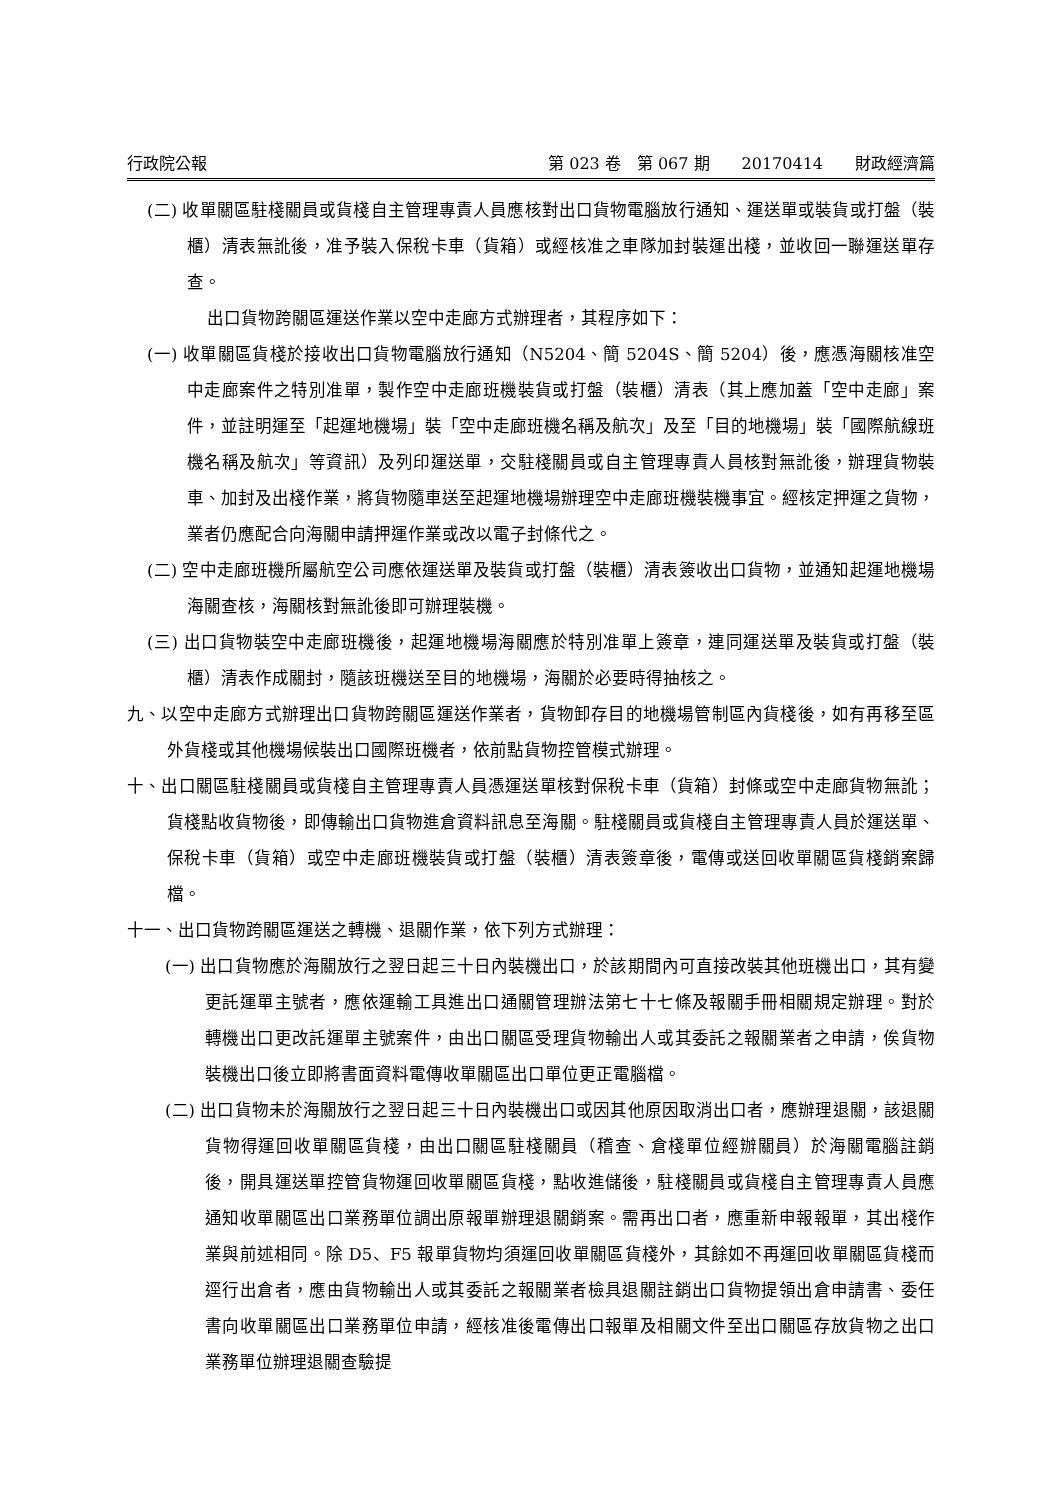行政院公報 第 023 卷　第 067 期　　20170414　　財政經濟篇
(二) 收單關區駐棧關員或貨棧自主管理專責人員應核對出口貨物電腦放行通知、運送單或裝貨或打盤（裝櫃）清表無訛後，准予裝入保稅卡車（貨箱）或經核准之車隊加封裝運出棧，並收回一聯運送單存查。
出口貨物跨關區運送作業以空中走廊方式辦理者，其程序如下：
(一) 收單關區貨棧於接收出口貨物電腦放行通知（N5204、簡 5204S、簡 5204）後，應憑海關核准空中走廊案件之特別准單，製作空中走廊班機裝貨或打盤（裝櫃）清表（其上應加蓋「空中走廊」案件，並註明運至「起運地機場」裝「空中走廊班機名稱及航次」及至「目的地機場」裝「國際航線班機名稱及航次」等資訊）及列印運送單，交駐棧關員或自主管理專責人員核對無訛後，辦理貨物裝車、加封及出棧作業，將貨物隨車送至起運地機場辦理空中走廊班機裝機事宜。經核定押運之貨物，業者仍應配合向海關申請押運作業或改以電子封條代之。
(二) 空中走廊班機所屬航空公司應依運送單及裝貨或打盤（裝櫃）清表簽收出口貨物，並通知起運地機場海關查核，海關核對無訛後即可辦理裝機。
(三) 出口貨物裝空中走廊班機後，起運地機場海關應於特別准單上簽章，連同運送單及裝貨或打盤（裝櫃）清表作成關封，隨該班機送至目的地機場，海關於必要時得抽核之。
九、以空中走廊方式辦理出口貨物跨關區運送作業者，貨物卸存目的地機場管制區內貨棧後，如有再移至區外貨棧或其他機場候裝出口國際班機者，依前點貨物控管模式辦理。
十、出口關區駐棧關員或貨棧自主管理專責人員憑運送單核對保稅卡車（貨箱）封條或空中走廊貨物無訛；貨棧點收貨物後，即傳輸出口貨物進倉資料訊息至海關。駐棧關員或貨棧自主管理專責人員於運送單、保稅卡車（貨箱）或空中走廊班機裝貨或打盤（裝櫃）清表簽章後，電傳或送回收單關區貨棧銷案歸檔。
十一、出口貨物跨關區運送之轉機、退關作業，依下列方式辦理：
(一) 出口貨物應於海關放行之翌日起三十日內裝機出口，於該期間內可直接改裝其他班機出口，其有變更託運單主號者，應依運輸工具進出口通關管理辦法第七十七條及報關手冊相關規定辦理。對於轉機出口更改託運單主號案件，由出口關區受理貨物輸出人或其委託之報關業者之申請，俟貨物裝機出口後立即將書面資料電傳收單關區出口單位更正電腦檔。
(二) 出口貨物未於海關放行之翌日起三十日內裝機出口或因其他原因取消出口者，應辦理退關，該退關貨物得運回收單關區貨棧，由出口關區駐棧關員（稽查、倉棧單位經辦關員）於海關電腦註銷後，開具運送單控管貨物運回收單關區貨棧，點收進儲後，駐棧關員或貨棧自主管理專責人員應通知收單關區出口業務單位調出原報單辦理退關銷案。需再出口者，應重新申報報單，其出棧作業與前述相同。除 D5、F5 報單貨物均須運回收單關區貨棧外，其餘如不再運回收單關區貨棧而逕行出倉者，應由貨物輸出人或其委託之報關業者檢具退關註銷出口貨物提領出倉申請書、委任書向收單關區出口業務單位申請，經核准後電傳出口報單及相關文件至出口關區存放貨物之出口業務單位辦理退關查驗提